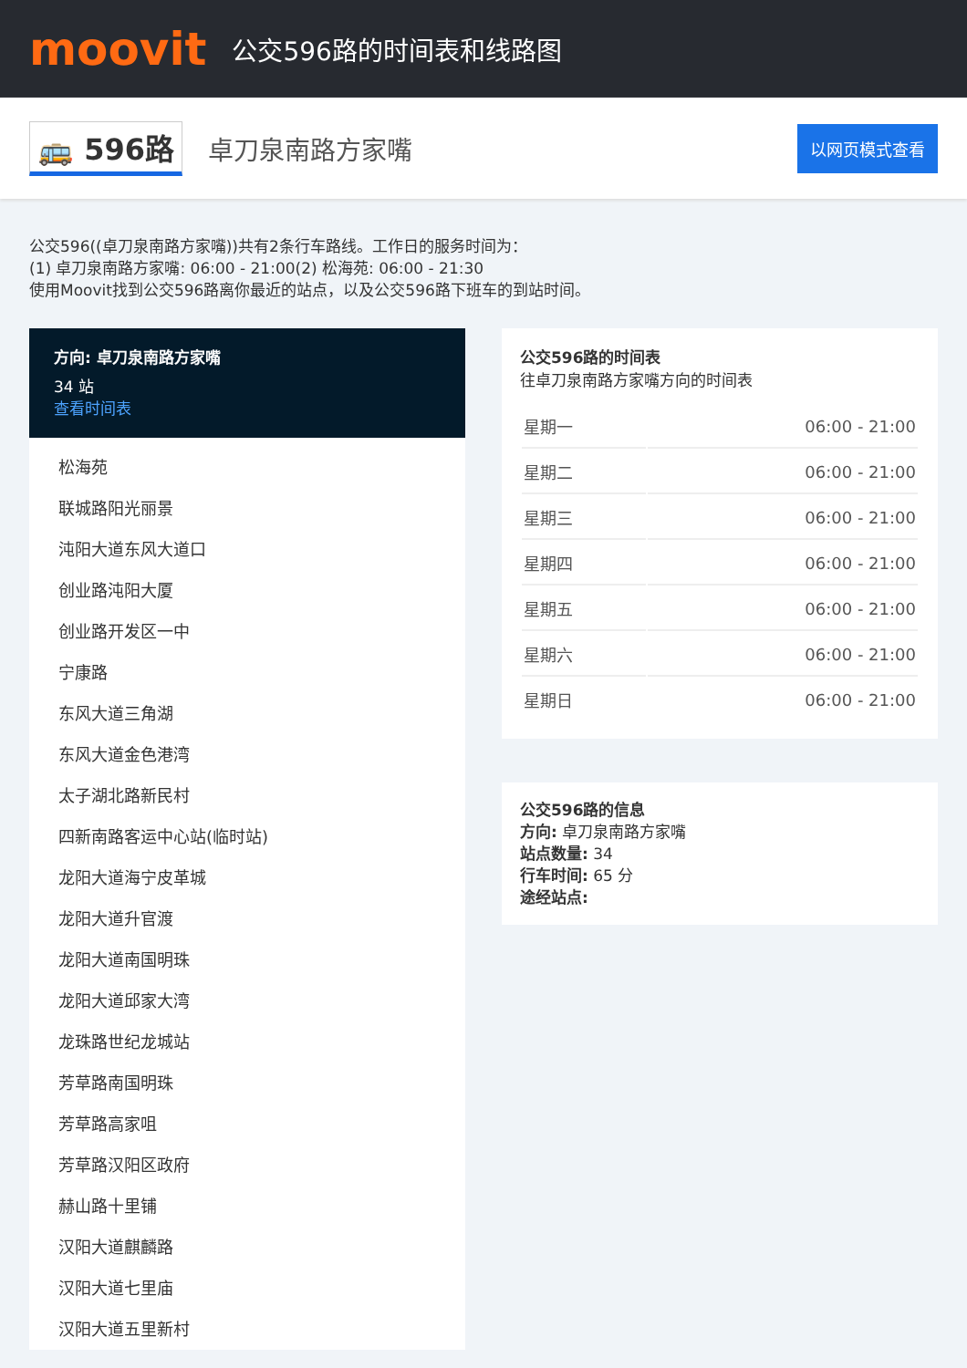moovit
公交596路的时间表和线路图
🚌 596路
卓刀泉南路方家嘴
以网页模式查看
公交596((卓刀泉南路方家嘴))共有2条行车路线。工作日的服务时间为：
(1) 卓刀泉南路方家嘴: 06:00 - 21:00(2) 松海苑: 06:00 - 21:30
使用Moovit找到公交596路离你最近的站点，以及公交596路下班车的到站时间。
方向: 卓刀泉南路方家嘴
34 站
查看时间表
松海苑
联城路阳光丽景
沌阳大道东风大道口
创业路沌阳大厦
创业路开发区一中
宁康路
东风大道三角湖
东风大道金色港湾
太子湖北路新民村
四新南路客运中心站(临时站)
龙阳大道海宁皮革城
龙阳大道升官渡
龙阳大道南国明珠
龙阳大道邱家大湾
龙珠路世纪龙城站
芳草路南国明珠
芳草路高家咀
芳草路汉阳区政府
赫山路十里铺
汉阳大道麒麟路
汉阳大道七里庙
汉阳大道五里新村
公交596路的时间表
往卓刀泉南路方家嘴方向的时间表
| 星期一 | 06:00 - 21:00 |
| 星期二 | 06:00 - 21:00 |
| 星期三 | 06:00 - 21:00 |
| 星期四 | 06:00 - 21:00 |
| 星期五 | 06:00 - 21:00 |
| 星期六 | 06:00 - 21:00 |
| 星期日 | 06:00 - 21:00 |
公交596路的信息
方向: 卓刀泉南路方家嘴
站点数量: 34
行车时间: 65 分
途经站点: